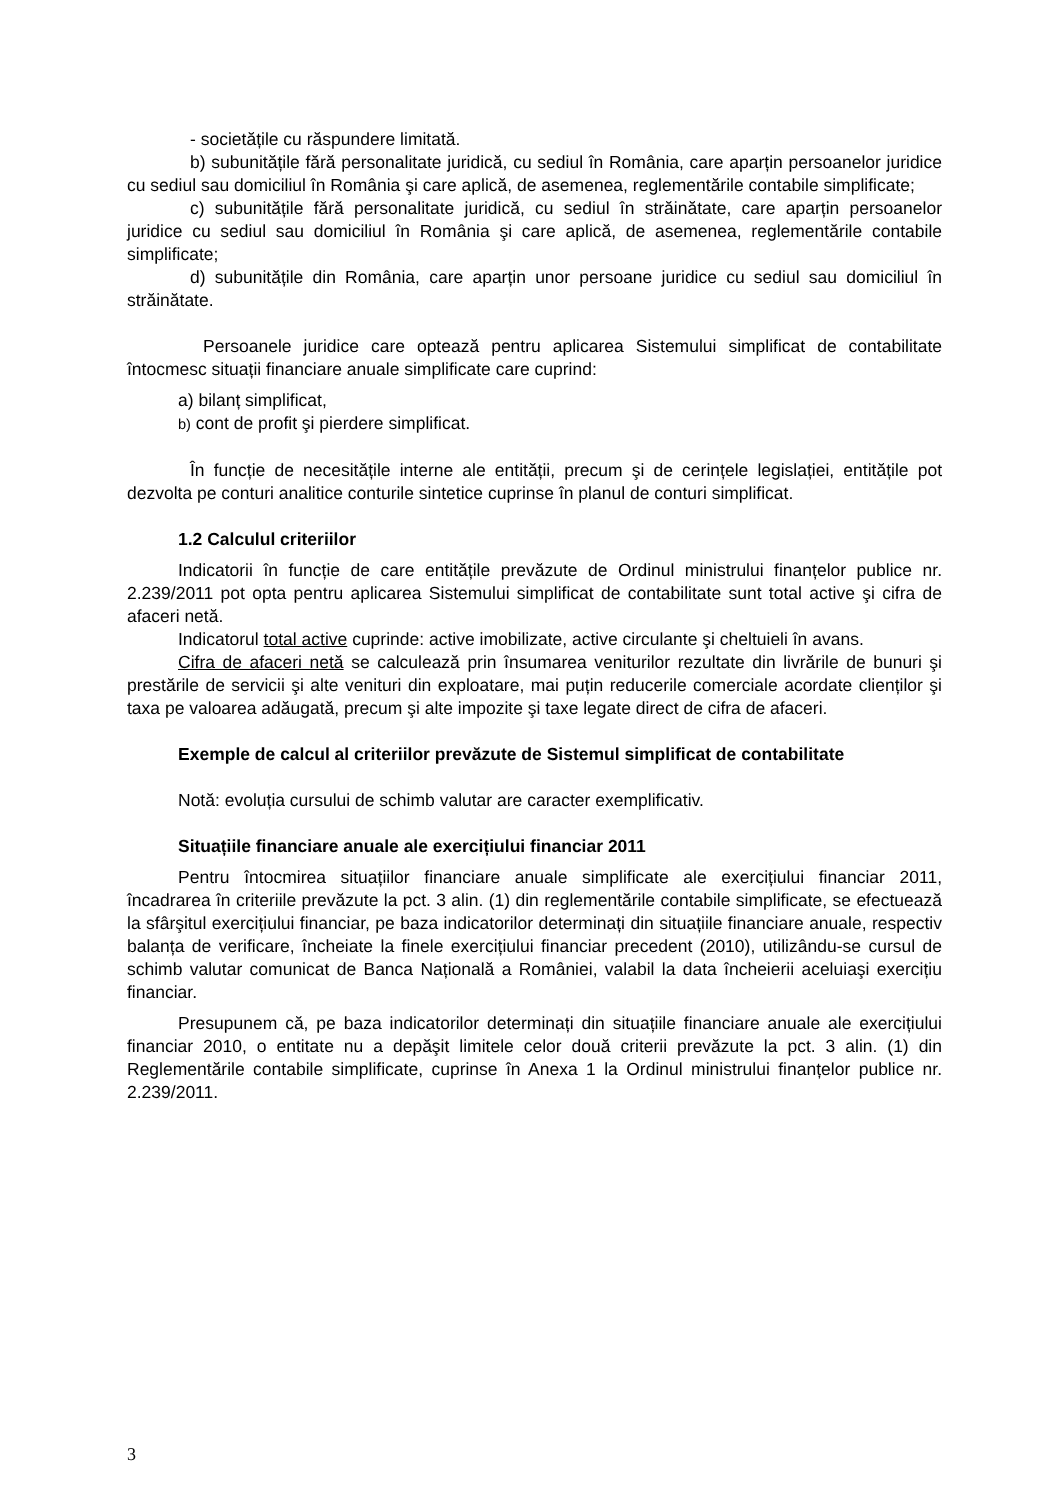- societățile cu răspundere limitată.
b) subunitățile fără personalitate juridică, cu sediul în România, care aparțin persoanelor juridice cu sediul sau domiciliul în România şi care aplică, de asemenea, reglementările contabile simplificate;
c) subunitățile fără personalitate juridică, cu sediul în străinătate, care aparțin persoanelor juridice cu sediul sau domiciliul în România şi care aplică, de asemenea, reglementările contabile simplificate;
d) subunitățile din România, care aparțin unor persoane juridice cu sediul sau domiciliul în străinătate.
Persoanele juridice care optează pentru aplicarea Sistemului simplificat de contabilitate întocmesc situații financiare anuale simplificate care cuprind:
a) bilanț simplificat,
b) cont de profit şi pierdere simplificat.
În funcție de necesitățile interne ale entității, precum şi de cerințele legislației, entitățile pot dezvolta pe conturi analitice conturile sintetice cuprinse în planul de conturi simplificat.
1.2 Calculul criteriilor
Indicatorii în funcție de care entitățile prevăzute de Ordinul ministrului finanțelor publice nr. 2.239/2011 pot opta pentru aplicarea Sistemului simplificat de contabilitate sunt total active şi cifra de afaceri netă.
Indicatorul total active cuprinde: active imobilizate, active circulante şi cheltuieli în avans.
Cifra de afaceri netă se calculează prin însumarea veniturilor rezultate din livrările de bunuri şi prestările de servicii şi alte venituri din exploatare, mai puțin reducerile comerciale acordate clienților şi taxa pe valoarea adăugată, precum şi alte impozite şi taxe legate direct de cifra de afaceri.
Exemple de calcul al criteriilor prevăzute de Sistemul simplificat de contabilitate
Notă: evoluția cursului de schimb valutar are caracter exemplificativ.
Situațiile financiare anuale ale exercițiului financiar 2011
Pentru întocmirea situațiilor financiare anuale simplificate ale exercițiului financiar 2011, încadrarea în criteriile prevăzute la pct. 3 alin. (1) din reglementările contabile simplificate, se efectuează la sfârşitul exercițiului financiar, pe baza indicatorilor determinați din situațiile financiare anuale, respectiv balanța de verificare, încheiate la finele exercițiului financiar precedent (2010), utilizându-se cursul de schimb valutar comunicat de Banca Națională a României, valabil la data încheierii aceluiaşi exercițiu financiar.
Presupunem că, pe baza indicatorilor determinați din situațiile financiare anuale ale exercițiului financiar 2010, o entitate nu a depăşit limitele celor două criterii prevăzute la pct. 3 alin. (1) din Reglementările contabile simplificate, cuprinse în Anexa 1 la Ordinul ministrului finanțelor publice nr. 2.239/2011.
3